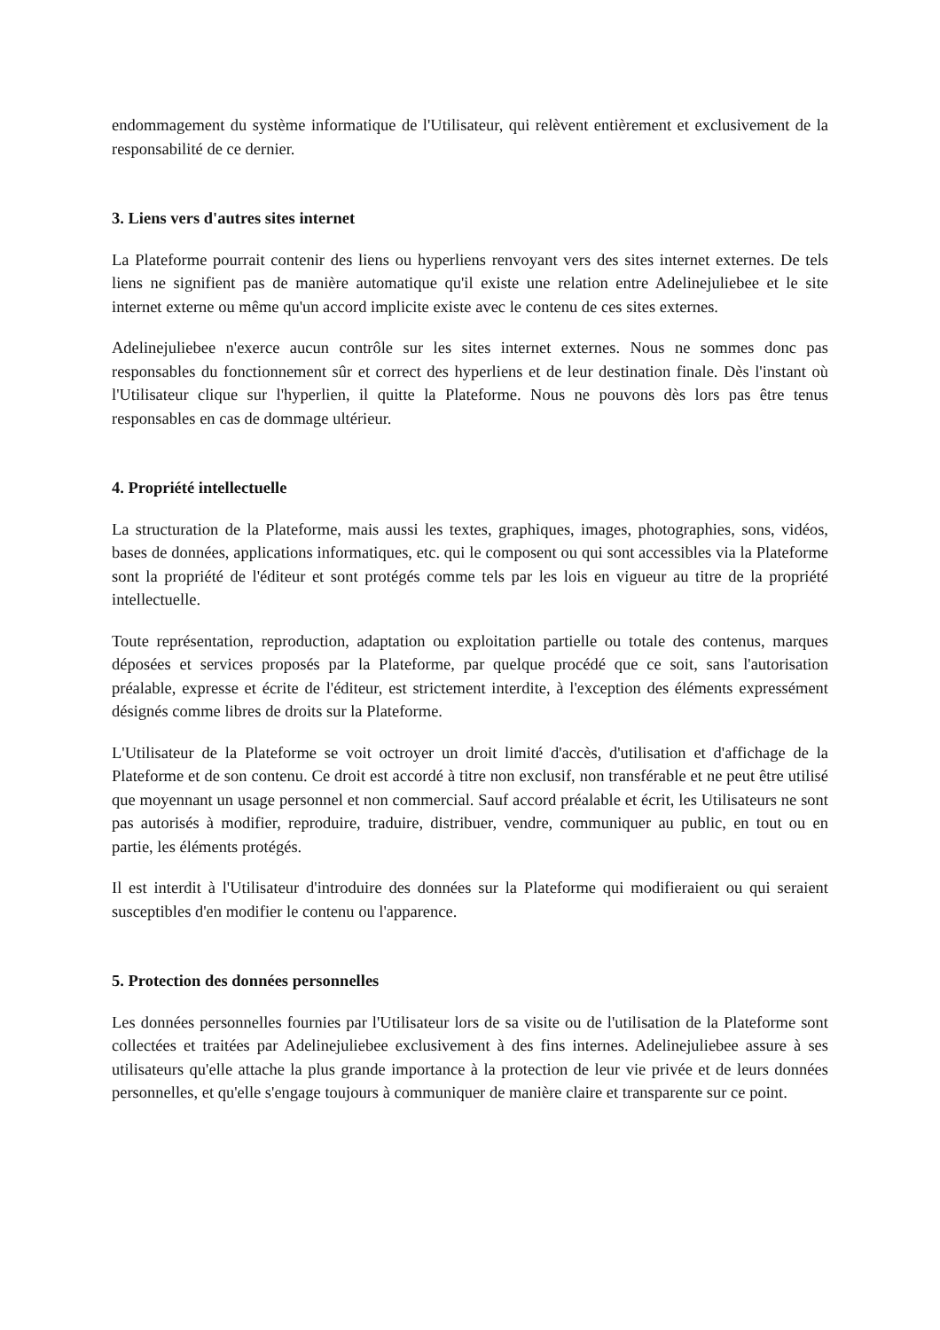endommagement du système informatique de l'Utilisateur, qui relèvent entièrement et exclusivement de la responsabilité de ce dernier.
3. Liens vers d'autres sites internet
La Plateforme pourrait contenir des liens ou hyperliens renvoyant vers des sites internet externes. De tels liens ne signifient pas de manière automatique qu'il existe une relation entre Adelinejuliebee et le site internet externe ou même qu'un accord implicite existe avec le contenu de ces sites externes.
Adelinejuliebee n'exerce aucun contrôle sur les sites internet externes. Nous ne sommes donc pas responsables du fonctionnement sûr et correct des hyperliens et de leur destination finale. Dès l'instant où l'Utilisateur clique sur l'hyperlien, il quitte la Plateforme. Nous ne pouvons dès lors pas être tenus responsables en cas de dommage ultérieur.
4. Propriété intellectuelle
La structuration de la Plateforme, mais aussi les textes, graphiques, images, photographies, sons, vidéos, bases de données, applications informatiques, etc. qui le composent ou qui sont accessibles via la Plateforme sont la propriété de l'éditeur et sont protégés comme tels par les lois en vigueur au titre de la propriété intellectuelle.
Toute représentation, reproduction, adaptation ou exploitation partielle ou totale des contenus, marques déposées et services proposés par la Plateforme, par quelque procédé que ce soit, sans l'autorisation préalable, expresse et écrite de l'éditeur, est strictement interdite, à l'exception des éléments expressément désignés comme libres de droits sur la Plateforme.
L'Utilisateur de la Plateforme se voit octroyer un droit limité d'accès, d'utilisation et d'affichage de la Plateforme et de son contenu. Ce droit est accordé à titre non exclusif, non transférable et ne peut être utilisé que moyennant un usage personnel et non commercial. Sauf accord préalable et écrit, les Utilisateurs ne sont pas autorisés à modifier, reproduire, traduire, distribuer, vendre, communiquer au public, en tout ou en partie, les éléments protégés.
Il est interdit à l'Utilisateur d'introduire des données sur la Plateforme qui modifieraient ou qui seraient susceptibles d'en modifier le contenu ou l'apparence.
5. Protection des données personnelles
Les données personnelles fournies par l'Utilisateur lors de sa visite ou de l'utilisation de la Plateforme sont collectées et traitées par Adelinejuliebee exclusivement à des fins internes. Adelinejuliebee assure à ses utilisateurs qu'elle attache la plus grande importance à la protection de leur vie privée et de leurs données personnelles, et qu'elle s'engage toujours à communiquer de manière claire et transparente sur ce point.